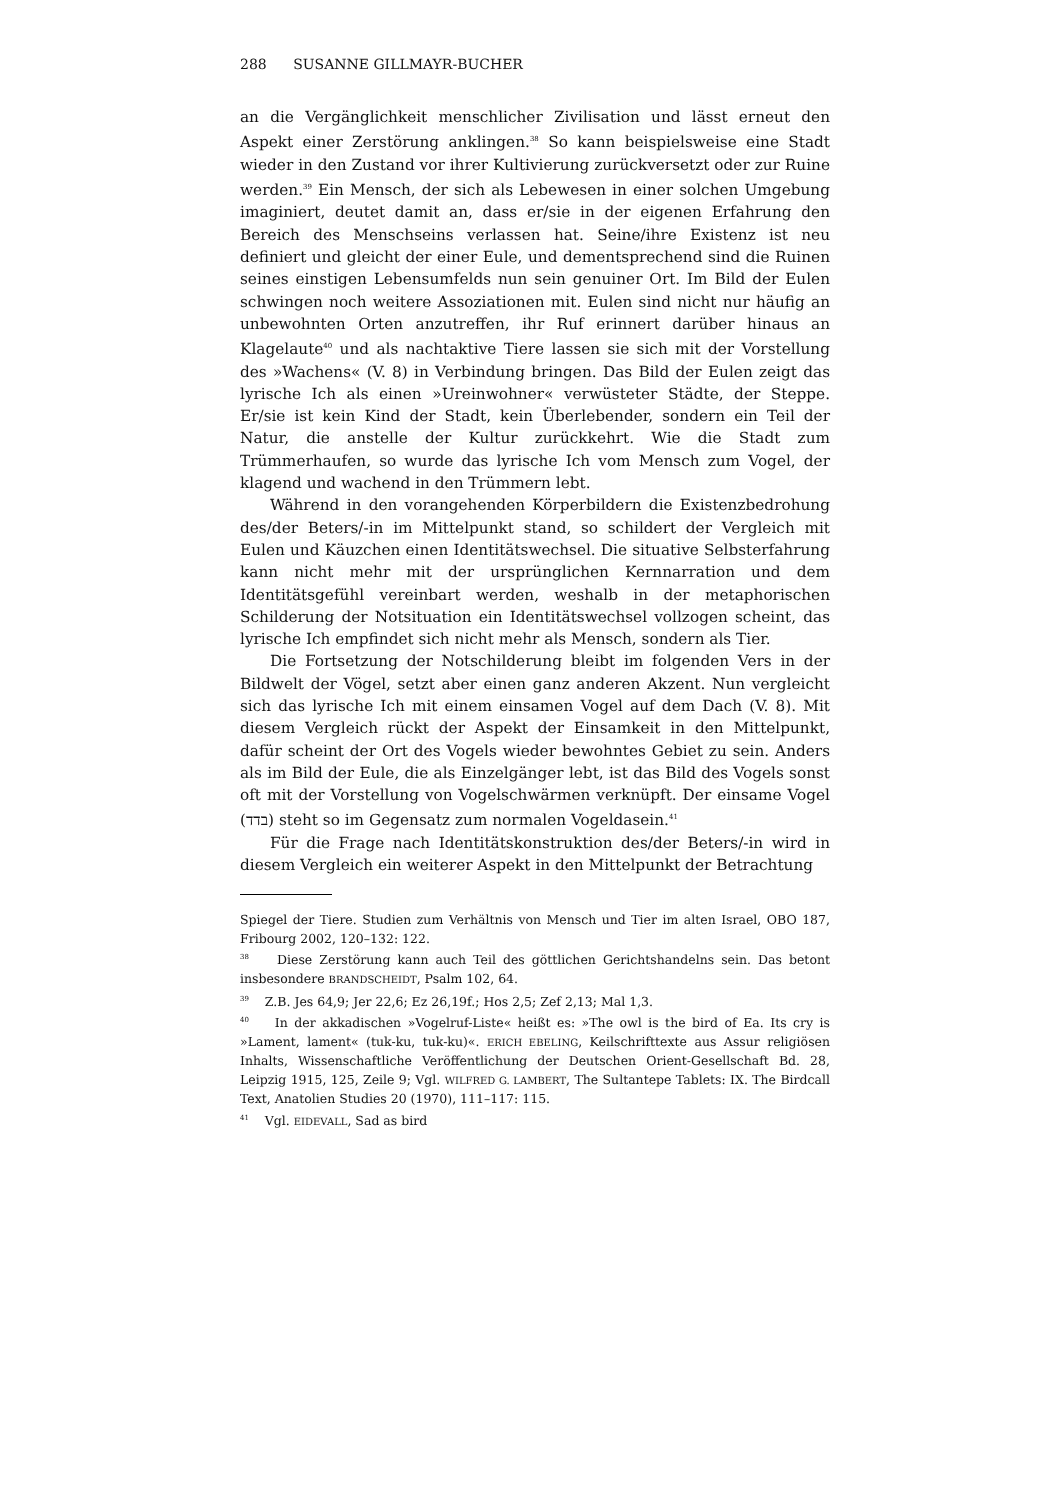288 SUSANNE GILLMAYR-BUCHER
an die Vergänglichkeit menschlicher Zivilisation und lässt erneut den Aspekt einer Zerstörung anklingen.<sup>38</sup> So kann beispielsweise eine Stadt wieder in den Zustand vor ihrer Kultivierung zurückversetzt oder zur Ruine werden.<sup>39</sup> Ein Mensch, der sich als Lebewesen in einer solchen Umgebung imaginiert, deutet damit an, dass er/sie in der eigenen Erfahrung den Bereich des Menschseins verlassen hat. Seine/ihre Existenz ist neu definiert und gleicht der einer Eule, und dementsprechend sind die Ruinen seines einstigen Lebensumfelds nun sein genuiner Ort. Im Bild der Eulen schwingen noch weitere Assoziationen mit. Eulen sind nicht nur häufig an unbewohnten Orten anzutreffen, ihr Ruf erinnert darüber hinaus an Klagelaute<sup>40</sup> und als nachtaktive Tiere lassen sie sich mit der Vorstellung des »Wachens« (V. 8) in Verbindung bringen. Das Bild der Eulen zeigt das lyrische Ich als einen »Ureinwohner« verwüsteter Städte, der Steppe. Er/sie ist kein Kind der Stadt, kein Überlebender, sondern ein Teil der Natur, die anstelle der Kultur zurückkehrt. Wie die Stadt zum Trümmerhaufen, so wurde das lyrische Ich vom Mensch zum Vogel, der klagend und wachend in den Trümmern lebt.
Während in den vorangehenden Körperbildern die Existenzbedrohung des/der Beters/-in im Mittelpunkt stand, so schildert der Vergleich mit Eulen und Käuzchen einen Identitätswechsel. Die situative Selbsterfahrung kann nicht mehr mit der ursprünglichen Kernnarration und dem Identitätsgefühl vereinbart werden, weshalb in der metaphorischen Schilderung der Notsituation ein Identitätswechsel vollzogen scheint, das lyrische Ich empfindet sich nicht mehr als Mensch, sondern als Tier.
Die Fortsetzung der Notschilderung bleibt im folgenden Vers in der Bildwelt der Vögel, setzt aber einen ganz anderen Akzent. Nun vergleicht sich das lyrische Ich mit einem einsamen Vogel auf dem Dach (V. 8). Mit diesem Vergleich rückt der Aspekt der Einsamkeit in den Mittelpunkt, dafür scheint der Ort des Vogels wieder bewohntes Gebiet zu sein. Anders als im Bild der Eule, die als Einzelgänger lebt, ist das Bild des Vogels sonst oft mit der Vorstellung von Vogelschwärmen verknüpft. Der einsame Vogel (בדד) steht so im Gegensatz zum normalen Vogeldasein.<sup>41</sup>
Für die Frage nach Identitätskonstruktion des/der Beters/-in wird in diesem Vergleich ein weiterer Aspekt in den Mittelpunkt der Betrachtung
Spiegel der Tiere. Studien zum Verhältnis von Mensch und Tier im alten Israel, OBO 187, Fribourg 2002, 120–132: 122.
<sup>38</sup> Diese Zerstörung kann auch Teil des göttlichen Gerichtshandelns sein. Das betont insbesondere BRANDSCHEIDT, Psalm 102, 64.
<sup>39</sup> Z.B. Jes 64,9; Jer 22,6; Ez 26,19f.; Hos 2,5; Zef 2,13; Mal 1,3.
<sup>40</sup> In der akkadischen »Vogelruf-Liste« heißt es: »The owl is the bird of Ea. Its cry is »Lament, lament« (tuk-ku, tuk-ku)«. ERICH EBELING, Keilschrifttexte aus Assur religiösen Inhalts, Wissenschaftliche Veröffentlichung der Deutschen Orient-Gesellschaft Bd. 28, Leipzig 1915, 125, Zeile 9; Vgl. WILFRED G. LAMBERT, The Sultantepe Tablets: IX. The Birdcall Text, Anatolien Studies 20 (1970), 111–117: 115.
<sup>41</sup> Vgl. EIDEVALL, Sad as bird